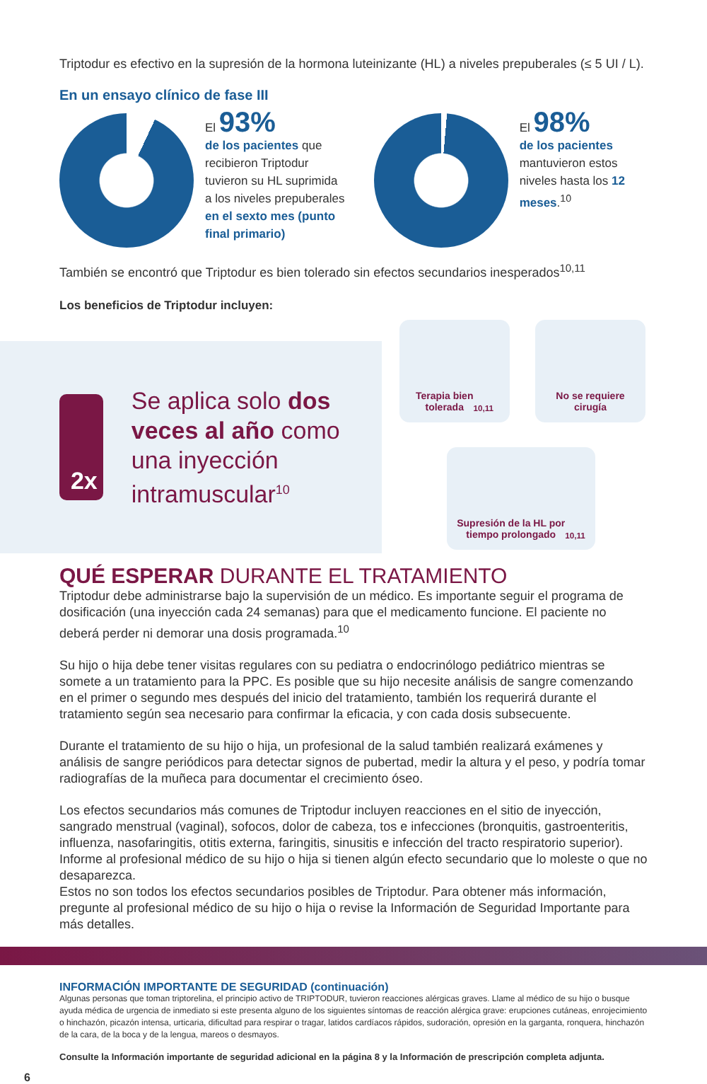Triptodur es efectivo en la supresión de la hormona luteinizante (HL) a niveles prepuberales (≤ 5 UI / L).
En un ensayo clínico de fase III
El 93%
de los pacientes que recibieron Triptodur tuvieron su HL suprimida a los niveles prepuberales en el sexto mes (punto final primario)
El 98%
de los pacientes mantuvieron estos niveles hasta los 12 meses.<sup>10</sup>
También se encontró que Triptodur es bien tolerado sin efectos secundarios inesperados<sup>10,11</sup>
Los beneficios de Triptodur incluyen:
2x
Se aplica solo dos veces al año como una inyección intramuscular<sup>10</sup>
Terapia bien
tolerada<sup>10,11</sup>
No se requiere
cirugía
Supresión de la HL por
tiempo prolongado<sup>10,11</sup>
QUÉ ESPERAR DURANTE EL TRATAMIENTO
Triptodur debe administrarse bajo la supervisión de un médico. Es importante seguir el programa de dosificación (una inyección cada 24 semanas) para que el medicamento funcione. El paciente no deberá perder ni demorar una dosis programada.<sup>10</sup>
Su hijo o hija debe tener visitas regulares con su pediatra o endocrinólogo pediátrico mientras se somete a un tratamiento para la PPC. Es posible que su hijo necesite análisis de sangre comenzando en el primer o segundo mes después del inicio del tratamiento, también los requerirá durante el tratamiento según sea necesario para confirmar la eficacia, y con cada dosis subsecuente.
Durante el tratamiento de su hijo o hija, un profesional de la salud también realizará exámenes y análisis de sangre periódicos para detectar signos de pubertad, medir la altura y el peso, y podría tomar radiografías de la muñeca para documentar el crecimiento óseo.
Los efectos secundarios más comunes de Triptodur incluyen reacciones en el sitio de inyección, sangrado menstrual (vaginal), sofocos, dolor de cabeza, tos e infecciones (bronquitis, gastroenteritis, influenza, nasofaringitis, otitis externa, faringitis, sinusitis e infección del tracto respiratorio superior). Informe al profesional médico de su hijo o hija si tienen algún efecto secundario que lo moleste o que no desaparezca.
Estos no son todos los efectos secundarios posibles de Triptodur. Para obtener más información, pregunte al profesional médico de su hijo o hija o revise la Información de Seguridad Importante para más detalles.
INFORMACIÓN IMPORTANTE DE SEGURIDAD (continuación)
Algunas personas que toman triptorelina, el principio activo de TRIPTODUR, tuvieron reacciones alérgicas graves. Llame al médico de su hijo o busque ayuda médica de urgencia de inmediato si este presenta alguno de los siguientes síntomas de reacción alérgica grave: erupciones cutáneas, enrojecimiento o hinchazón, picazón intensa, urticaria, dificultad para respirar o tragar, latidos cardíacos rápidos, sudoración, opresión en la garganta, ronquera, hinchazón de la cara, de la boca y de la lengua, mareos o desmayos.
Consulte la Información importante de seguridad adicional en la página 8 y la Información de prescripción completa adjunta.
6